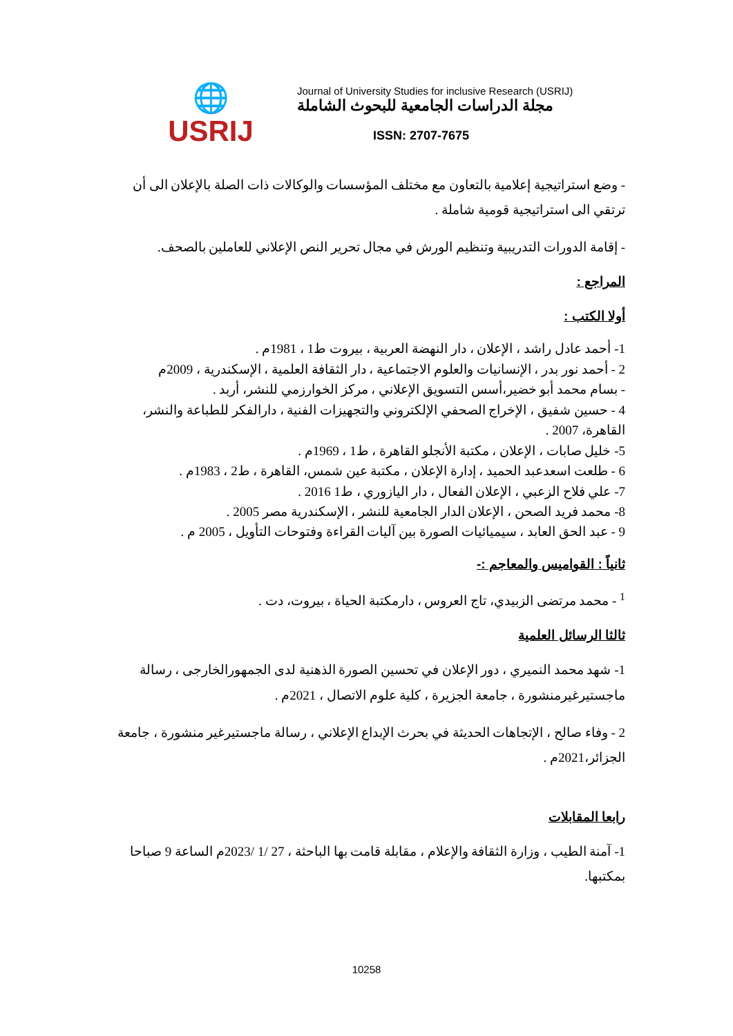🌐
USRIJ
Journal of University Studies for inclusive Research (USRIJ)
مجلة الدراسات الجامعية للبحوث الشاملة
ISSN: 2707-7675
- وضع استراتيجية إعلامية بالتعاون مع مختلف المؤسسات والوكالات ذات الصلة بالإعلان الى أن ترتقي الى استراتيجية قومية شاملة .
- إقامة الدورات التدريبية وتنظيم الورش في مجال تحرير النص الإعلاني للعاملين بالصحف.
المراجع :
أولا الكتب :
1- أحمد عادل راشد ، الإعلان ، دار النهضة العربية ، بيروت ط1 ، 1981م .
2 - أحمد نور بدر ، الإنسانيات والعلوم الاجتماعية ، دار الثقافة العلمية ، الإسكندرية ، 2009م
- بسام محمد أبو خضير،أسس التسويق الإعلاني ، مركز الخوارزمي للنشر، أربد .
4 - حسين شفيق ، الإخراج الصحفي الإلكتروني والتجهيزات الفنية ، دارالفكر للطباعة والنشر، القاهرة، 2007 .
5- خليل صابات ، الإعلان ، مكتبة الأنجلو القاهرة ، ط1 ، 1969م .
6 - طلعت اسعدعبد الحميد ، إدارة الإعلان ، مكتبة عين شمس، القاهرة ، ط2 ، 1983م .
7- علي فلاح الزعبي ، الإعلان الفعال ، دار اليازوري ، ط1 2016 .
8- محمد فريد الصحن ، الإعلان الدار الجامعية للنشر ، الإسكندرية مصر 2005 .
9 - عبد الحق العابد ، سيميائيات الصورة بين آليات القراءة وفتوحات التأويل ، 2005 م .
ثانياً : القواميس والمعاجم :-
<sup>1</sup> - محمد مرتضى الزبيدي، تاج العروس ، دارمكتبة الحياة ، بيروت، دت .
ثالثا الرسائل العلمية
1- شهد محمد النميري ، دور الإعلان في تحسين الصورة الذهنية لدى الجمهورالخارجى ، رسالة ماجستيرغيرمنشورة ، جامعة الجزيرة ، كلية علوم الاتصال ، 2021م .
2 - وفاء صالح ، الإتجاهات الحديثة في بحرث الإبداع الإعلاني ، رسالة ماجستيرغير منشورة ، جامعة الجزائر،2021م .
رابعا المقابلات
1- آمنة الطيب ، وزارة الثقافة والإعلام ، مقابلة قامت بها الباحثة ، 27 /1 /2023م الساعة 9 صباحا بمكتبها.
10258